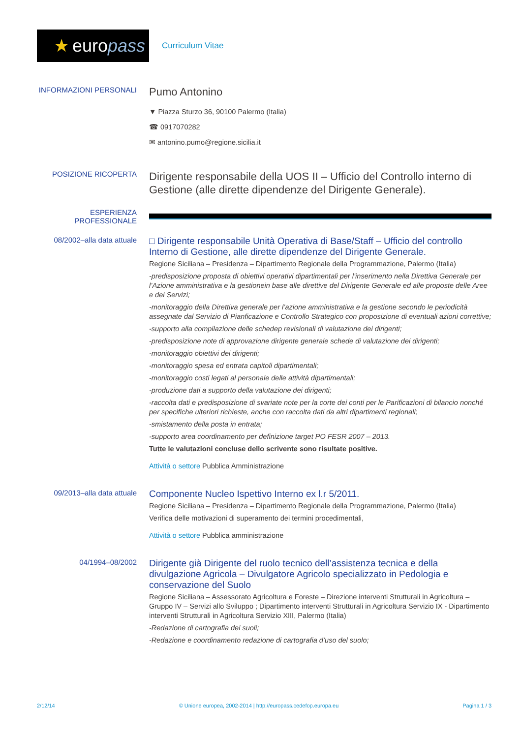★ euro pass
Curriculum Vitae
INFORMAZIONI PERSONALI
Pumo Antonino
▼ Piazza Sturzo 36, 90100 Palermo (Italia)
☎ 0917070282
✉ antonino.pumo@regione.sicilia.it
POSIZIONE RICOPERTA
Dirigente responsabile della UOS II – Ufficio del Controllo interno di Gestione (alle dirette dipendenze del Dirigente Generale).
ESPERIENZA PROFESSIONALE
08/2002–alla data attuale
□ Dirigente responsabile Unità Operativa di Base/Staff – Ufficio del controllo Interno di Gestione, alle dirette dipendenze del Dirigente Generale.
Regione Siciliana – Presidenza – Dipartimento Regionale della Programmazione, Palermo (Italia)
-predisposizione proposta di obiettivi operativi dipartimentali per l’inserimento nella Direttiva Generale per l’Azione amministrativa e la gestionein base alle direttive del Dirigente Generale ed alle proposte delle Aree e dei Servizi;
-monitoraggio della Direttiva generale per l’azione amministrativa e la gestione secondo le periodicità assegnate dal Servizio di Pianficazione e Controllo Strategico con proposizione di eventuali azioni correttive;
-supporto alla compilazione delle schedep revisionali di valutazione dei dirigenti;
-predisposizione note di approvazione dirigente generale schede di valutazione dei dirigenti;
-monitoraggio obiettivi dei dirigenti;
-monitoraggio spesa ed entrata capitoli dipartimentali;
-monitoraggio costi legati al personale delle attività dipartimentali;
-produzione dati a supporto della valutazione dei dirigenti;
-raccolta dati e predisposizione di svariate note per la corte dei conti per le Parificazioni di bilancio nonché per specifiche ulteriori richieste, anche con raccolta dati da altri dipartimenti regionali;
-smistamento della posta in entrata;
-supporto area coordinamento per definizione target PO FESR 2007 – 2013.
Tutte le valutazioni concluse dello scrivente sono risultate positive.
Attività o settore Pubblica Amministrazione
09/2013–alla data attuale
Componente Nucleo Ispettivo Interno ex l.r 5/2011.
Regione Siciliana – Presidenza – Dipartimento Regionale della Programmazione, Palermo (Italia)
Verifica delle motivazioni di superamento dei termini procedimentali,
Attività o settore Pubblica amministrazione
04/1994–08/2002
Dirigente già Dirigente del ruolo tecnico dell’assistenza tecnica e della divulgazione Agricola – Divulgatore Agricolo specializzato in Pedologia e conservazione del Suolo
Regione Siciliana – Assessorato Agricoltura e Foreste – Direzione interventi Strutturali in Agricoltura – Gruppo IV – Servizi allo Sviluppo ; Dipartimento interventi Strutturali in Agricoltura Servizio IX - Dipartimento interventi Strutturali in Agricoltura Servizio XIII, Palermo (Italia)
-Redazione di cartografia dei suoli;
-Redazione e coordinamento redazione di cartografia d’uso del suolo;
2/12/14 © Unione europea, 2002-2014 | http://europass.cedefop.europa.eu Pagina 1 / 3